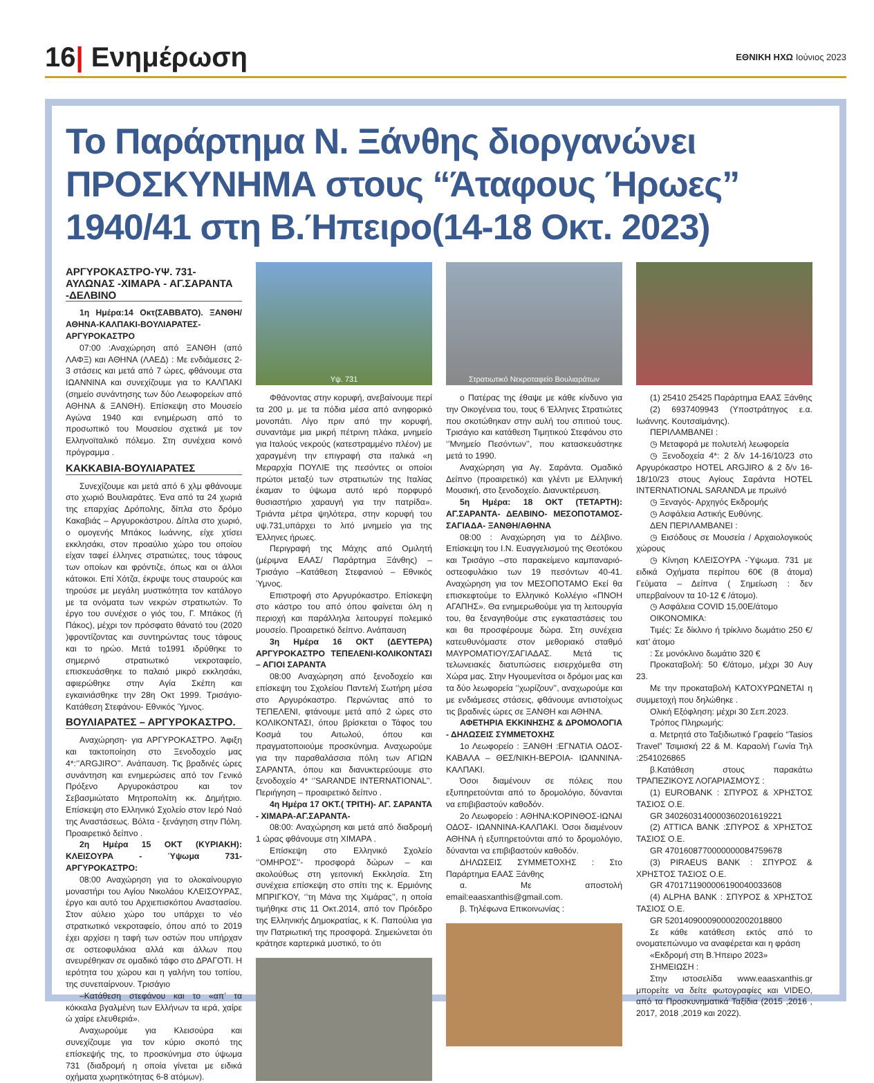16| Ενημέρωση
ΕΘΝΙΚΗ ΗΧΩ Ιούνιος 2023
Το Παράρτημα Ν. Ξάνθης διοργανώνει ΠΡΟΣΚΥΝΗΜΑ στους “Άταφους Ήρωες” 1940/41 στη Β.Ήπειρο(14-18 Οκτ. 2023)
ΑΡΓΥΡΟΚΑΣΤΡΟ-ΥΨ. 731-ΑΥΛΩΝΑΣ -ΧΙΜΑΡΑ - ΑΓ.ΣΑΡΑΝΤΑ -ΔΕΛΒΙΝΟ
1η Ημέρα:14 Οκτ(ΣΑΒΒΑΤΟ). ΞΑΝΘΗ/ΑΘΗΝΑ-ΚΑΛΠΑΚΙ-ΒΟΥΛΙΑΡΑΤΕΣ-ΑΡΓΥΡΟΚΑΣΤΡΟ
07:00 :Αναχώρηση από ΞΑΝΘΗ (από ΛΑΦΞ) και ΑΘΗΝΑ (ΛΑΕΔ) : Με ενδιάμεσες 2-3 στάσεις και μετά από 7 ώρες, φθάνουμε στα ΙΩΑΝΝΙΝΑ και συνεχίζουμε για το ΚΑΛΠΑΚΙ (σημείο συνάντησης των δύο Λεωφορείων από ΑΘΗΝΑ & ΞΑΝΘΗ). Επίσκεψη στο Μουσείο Αγώνα 1940 και ενημέρωση από το προσωπικό του Μουσείου σχετικά με τον Ελληνοϊταλικό πόλεμο. Στη συνέχεια κοινό πρόγραμμα .
ΚΑΚΚΑΒΙΑ-ΒΟΥΛΙΑΡΑΤΕΣ
Συνεχίζουμε και μετά από 6 χλμ φθάνουμε στο χωριό Βουλιαράτες. Ένα από τα 24 χωριά της επαρχίας Δρόπολης, δίπλα στο δρόμο Κακαβιάς – Αργυροκάστρου. Δίπλα στο χωριό, ο ομογενής Μπάκος Ιωάννης, είχε χτίσει εκκλησάκι, στον προαύλιο χώρο του οποίου είχαν ταφεί έλληνες στρατιώτες, τους τάφους των οποίων και φρόντιζε, όπως και οι άλλοι κάτοικοι. Επί Χότζα, έκρυψε τους σταυρούς και τηρούσε με μεγάλη μυστικότητα τον κατάλογο με τα ονόματα των νεκρών στρατιωτών. Το έργο του συνέχισε ο γιός του, Γ. Μπάκος (ή Πάκος), μέχρι τον πρόσφατο θάνατό του (2020 )φροντίζοντας και συντηρώντας τους τάφους και το ηρώο. Μετά το1991 ιδρύθηκε το σημερινό στρατιωτικό νεκροταφείο, επισκευάσθηκε το παλαιό μικρό εκκλησάκι, αφιερώθηκε στην Αγία Σκέπη και εγκαινιάσθηκε την 28η Οκτ 1999. Τρισάγιο-Κατάθεση Στεφάνου- Εθνικός Ύμνος.
ΒΟΥΛΙΑΡΑΤΕΣ – ΑΡΓΥΡΟΚΑΣΤΡΟ.
Αναχώρηση- για ΑΡΓΥΡΟΚΑΣΤΡΟ. Άφιξη και τακτοποίηση στο Ξενοδοχείο μας 4*:‘’ARGJIRO’’. Ανάπαυση. Τις βραδινές ώρες συνάντηση και ενημερώσεις από τον Γενικό Πρόξενο Αργυροκάστρου και τον Σεβασμιώτατο Μητροπολίτη κκ. Δημήτριο. Επίσκεψη στο Ελληνικό Σχολείο στον Ιερό Ναό της Αναστάσεως. Βόλτα - ξενάγηση στην Πόλη. Προαιρετικό δείπνο .
2η Ημέρα 15 ΟΚΤ (ΚΥΡΙΑΚΗ): ΚΛΕΙΣΟΥΡΑ - Ύψωμα 731-ΑΡΓΥΡΟΚΑΣΤΡΟ:
08:00 Αναχώρηση για το ολοκαίνουργιο μοναστήρι του Αγίου Νικολάου ΚΛΕΙΣΟΥΡΑΣ, έργο και αυτό του Αρχιεπισκόπου Αναστασίου. Στον αύλειο χώρο του υπάρχει το νέο στρατιωτικό νεκροταφείο, όπου από το 2019 έχει αρχίσει η ταφή των οστών που υπήρχαν σε οστεοφυλάκια αλλά και άλλων που ανευρέθηκαν σε ομαδικό τάφο στο ΔΡΑΓΟΤΙ. Η ιερότητα του χώρου και η γαλήνη του τοπίου, της συνεπαίρνουν. Τρισάγιο
–Κατάθεση στεφάνου και το «απ’ τα κόκκαλα βγαλμένη των Ελλήνων τα ιερά, χαίρε ώ χαίρε ελευθεριά».
Αναχωρούμε για Κλεισούρα και συνεχίζουμε για τον κύριο σκοπό της επίσκεψής της, το προσκύνημα στο ύψωμα 731 (διαδρομή η οποία γίνεται με ειδικά οχήματα χωρητικότητας 6-8 ατόμων).
Υψ. 731
Φθάνοντας στην κορυφή, ανεβαίνουμε περί τα 200 μ. με τα πόδια μέσα από ανηφορικό μονοπάτι. Λίγο πριν από την κορυφή, συναντάμε μια μικρή πέτρινη πλάκα, μνημείο για Ιταλούς νεκρούς (κατεστραμμένο πλέον) με χαραγμένη την επιγραφή στα ιταλικά «η Μεραρχία ΠΟΥΛΙΕ της πεσόντες οι οποίοι πρώτοι μεταξύ των στρατιωτών της Ιταλίας έκαμαν το ύψωμα αυτό ιερό πορφυρό θυσιαστήριο χαραυγή για την πατρίδα». Τριάντα μέτρα ψηλότερα, στην κορυφή του υψ.731,υπάρχει το λιτό μνημείο για της Έλληνες ήρωες.
Περιγραφή της Μάχης από Ομιλητή (μέριμνα ΕΑΑΣ/ Παράρτημα Ξάνθης) –Τρισάγιο –Κατάθεση Στεφανιού – Εθνικός Ύμνος.
Επιστροφή στο Αργυρόκαστρο. Επίσκεψη στο κάστρο του από όπου φαίνεται όλη η περιοχή και παράλληλα λειτουργεί πολεμικό μουσείο. Προαιρετικό δείπνο. Ανάπαυση
3η Ημέρα 16 ΟΚΤ (ΔΕΥΤΕΡΑ) ΑΡΓΥΡΟΚΑΣΤΡΟ ΤΕΠΕΛΕΝΙ-ΚΟΛΙΚΟΝΤΑΣΙ – ΑΓΙΟΙ ΣΑΡΑΝΤΑ
08:00 Αναχώρηση από ξενοδοχείο και επίσκεψη του Σχολείου Παντελή Σωτήρη μέσα στο Αργυρόκαστρο. Περνώντας από το ΤΕΠΕΛΕΝΙ, φτάνουμε μετά από 2 ώρες στο ΚΟΛΙΚΟΝΤΑΣΙ, όπου βρίσκεται ο Τάφος του Κοσμά του Αιτωλού, όπου και πραγματοποιούμε προσκύνημα. Αναχωρούμε για την παραθαλάσσια πόλη των ΑΓΙΩΝ ΣΑΡΑΝΤΑ, όπου και διανυκτερεύουμε στο ξενοδοχείο 4* ‘’SARANDE INTERNATIONAL’’. Περιήγηση – προαιρετικό δείπνο .
4η Ημέρα 17 ΟΚΤ.( ΤΡΙΤΗ)- ΑΓ. ΣΑΡΑΝΤΑ - ΧΙΜΑΡΑ-ΑΓ.ΣΑΡΑΝΤΑ-
08:00: Αναχώρηση και μετά από διαδρομή 1 ώρας φθάνουμε στη ΧΙΜΑΡΑ .
Επίσκεψη στο Ελληνικό Σχολείο ‘’ΟΜΗΡΟΣ’’- προσφορά δώρων – και ακολούθως στη γειτονική Εκκλησία. Στη συνέχεια επίσκεψη στο σπίτι της κ. Ερμιόνης ΜΠΡΙΓΚΟΥ, ‘’τη Μάνα της Χιμάρας’’, η οποία τιμήθηκε στις 11 Οκτ.2014, από τον Πρόεδρο της Ελληνικής Δημοκρατίας, κ Κ. Παπούλια για την Πατριωτική της προσφορά. Σημειώνεται ότι κράτησε καρτερικά μυστικό, το ότι
Στρατιωτικό Νεκροταφείο Βουλιαράτων
ο Πατέρας της έθαψε με κάθε κίνδυνο για την Οικογένεια του, τους 6 Έλληνες Στρατιώτες που σκοτώθηκαν στην αυλή του σπιτιού τους. Τρισάγιο και κατάθεση Τιμητικού Στεφάνου στο ‘’Μνημείο Πεσόντων’’, που κατασκευάστηκε μετά το 1990.
Αναχώρηση για Αγ. Σαράντα. Ομαδικό Δείπνο (προαιρετικό) και γλέντι με Ελληνική Μουσική, στο ξενοδοχείο. Διανυκτέρευση.
5η Ημέρα: 18 ΟΚΤ (ΤΕΤΑΡΤΗ): ΑΓ.ΣΑΡΑΝΤΑ- ΔΕΛΒΙΝΟ- ΜΕΣΟΠΟΤΑΜΟΣ- ΣΑΓΙΑΔΑ- ΞΑΝΘΗ/ΑΘΗΝΑ
08:00 : Αναχώρηση για το Δέλβινο. Επίσκεψη του Ι.Ν. Ευαγγελισμού της Θεοτόκου και Τρισάγιο –στο παρακείμενο καμπαναριό-οστεοφυλάκιο των 19 πεσόντων 40-41. Αναχώρηση για τον ΜΕΣΟΠΟΤΑΜΟ Εκεί θα επισκεφτούμε το Ελληνικό Κολλέγιο «ΠΝΟΗ ΑΓΑΠΗΣ». Θα ενημερωθούμε για τη λειτουργία του, θα ξεναγηθούμε στις εγκαταστάσεις του και θα προσφέρουμε δώρα. Στη συνέχεια κατευθυνόμαστε στον μεθοριακό σταθμό ΜΑΥΡΟΜΑΤΙΟΥ/ΣΑΓΙΑΔΑΣ. Μετά τις τελωνειακές διατυπώσεις εισερχόμεθα στη Χώρα μας. Στην Ηγουμενίτσα οι δρόμοι μας και τα δύο λεωφορεία ‘’χωρίζουν’’, αναχωρούμε και με ενδιάμεσες στάσεις, φθάνουμε αντιστοίχως τις βραδινές ώρες σε ΞΑΝΘΗ και ΑΘΗΝΑ.
ΑΦΕΤΗΡΙΑ ΕΚΚΙΝΗΣΗΣ & ΔΡΟΜΟΛΟΓΙΑ - ΔΗΛΩΣΕΙΣ ΣΥΜΜΕΤΟΧΗΣ
1ο Λεωφορείο : ΞΑΝΘΗ :ΕΓΝΑΤΙΑ ΟΔΟΣ- ΚΑΒΑΛΑ – ΘΕΣ/ΝΙΚΗ-ΒΕΡΟΙΑ- ΙΩΑΝΝΙΝΑ-ΚΑΛΠΑΚΙ.
Όσοι διαμένουν σε πόλεις που εξυπηρετούνται από το δρομολόγιο, δύνανται να επιβιβαστούν καθοδόν.
2ο Λεωφορείο : ΑΘΗΝΑ:ΚΟΡΙΝΘΟΣ-ΙΩΝΑΙ ΟΔΟΣ- ΙΩΑΝΝΙΝΑ-ΚΑΛΠΑΚΙ. Όσοι διαμένουν ΑΘΗΝΑ ή εξυπηρετούνται από το δρομολόγιο, δύνανται να επιβιβαστούν καθοδόν.
ΔΗΛΩΣΕΙΣ ΣΥΜΜΕΤΟΧΗΣ : Στο Παράρτημα ΕΑΑΣ Ξάνθης
α. Με αποστολή email:eaasxanthis@gmail.com.
β. Τηλέφωνα Επικοινωνίας :
(1) 25410 25425 Παράρτημα ΕΑΑΣ Ξάνθης
(2) 6937409943 (Υποστράτηγος ε.α. Ιωάννης. Κουτσαϊμάνης).
ΠΕΡΙΛΑΜΒΑΝΕΙ :
◷ Μεταφορά με πολυτελή λεωφορεία
◷ Ξενοδοχεία 4*: 2 δ/ν 14-16/10/23 στο Αργυρόκαστρο HOTEL ARGJIRO & 2 δ/ν 16-18/10/23 στους Αγίους Σαράντα HOTEL INTERNATIONAL SARANDA με πρωϊνό
◷ Ξεναγός- Αρχηγός Εκδρομής
◷ Ασφάλεια Αστικής Ευθύνης.
ΔΕΝ ΠΕΡΙΛΑΜΒΑΝΕΙ :
◷ Εισόδους σε Μουσεία / Αρχαιολογικούς χώρους
◷ Κίνηση ΚΛΕΙΣΟΥΡΑ -Ύψωμα. 731 με ειδικά Οχήματα περίπου 60€ (8 άτομα) Γεύματα – Δείπνα ( Σημείωση : δεν υπερβαίνουν τα 10-12 € /άτομο).
◷ Ασφάλεια COVID 15,00E/άτομο
ΟΙΚΟΝΟΜΙΚΑ:
Τιμές: Σε δίκλινο ή τρίκλινο δωμάτιο 250 €/κατ’ άτομο
: Σε μονόκλινο δωμάτιο 320 €
Προκαταβολή: 50 €/άτομο, μέχρι 30 Αυγ 23.
Με την προκαταβολή ΚΑΤΟΧΥΡΩΝΕΤΑΙ η συμμετοχή που δηλώθηκε .
Ολική Εξόφληση: μέχρι 30 Σεπ.2023.
Τρόπος Πληρωμής:
α. Μετρητά στο Ταξιδιωτικό Γραφείο “Tasios Travel” Τσιμισκή 22 & Μ. Καραολή Γωνία Τηλ :2541026865
β.Κατάθεση στους παρακάτω ΤΡΑΠΕΖΙΚΟΥΣ ΛΟΓΑΡΙΑΣΜΟΥΣ :
(1) EUROBANK : ΣΠΥΡΟΣ & ΧΡΗΣΤΟΣ ΤΑΣΙΟΣ Ο.Ε.
GR 3402603140000360201619221
(2) ATTICA BANK :ΣΠΥΡΟΣ & ΧΡΗΣΤΟΣ ΤΑΣΙΟΣ Ο.Ε.
GR 4701608770000000084759678
(3) PIRAEUS BANK : ΣΠΥΡΟΣ & ΧΡΗΣΤΟΣ ΤΑΣΙΟΣ Ο.Ε.
GR 4701711900006190040033608
(4) ALPHA BANK : ΣΠΥΡΟΣ & ΧΡΗΣΤΟΣ ΤΑΣΙΟΣ Ο.Ε.
GR 5201409000900002002018800
Σε κάθε κατάθεση εκτός από το ονοματεπώνυμο να αναφέρεται και η φράση
«Εκδρομή στη Β.Ήπειρο 2023»
ΣΗΜΕΙΩΣΗ :
Στην ιστοσελίδα www.eaasxanthis.gr μπορείτε να δείτε φωτογραφίες και VIDEO, από τα Προσκυνηματικά Ταξίδια (2015 ,2016 , 2017, 2018 ,2019 και 2022).